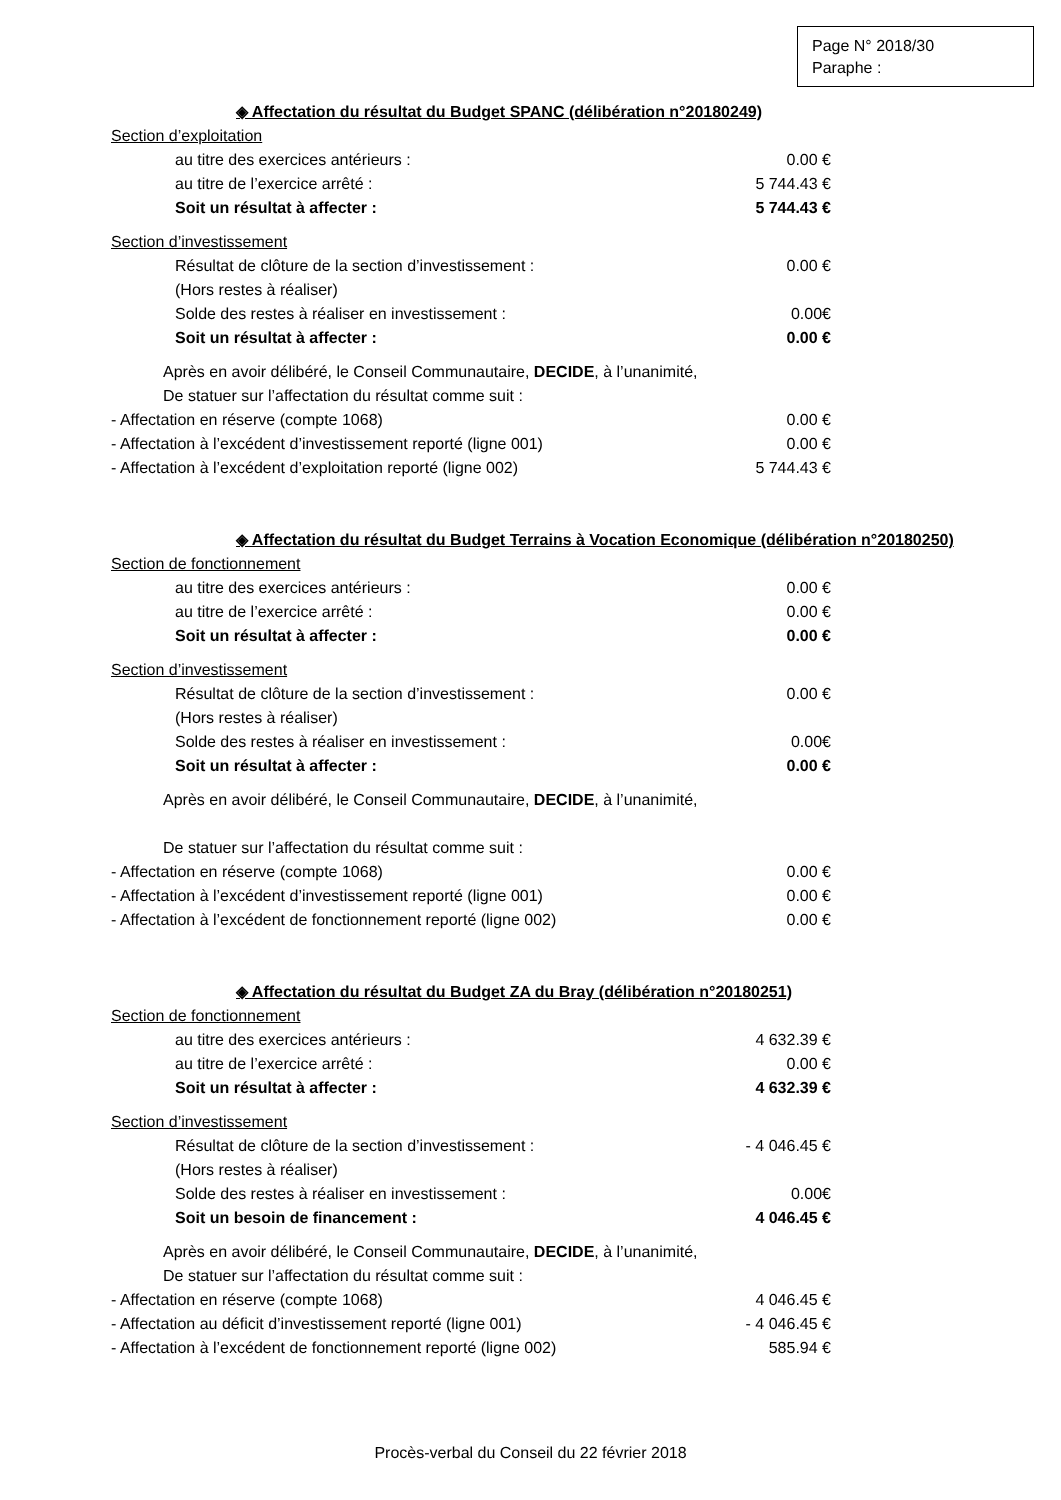Page N° 2018/30
Paraphe :
◈ Affectation du résultat du Budget SPANC (délibération n°20180249)
Section d’exploitation
au titre des exercices antérieurs : 0.00 €
au titre de l’exercice arrêté : 5 744.43 €
Soit un résultat à affecter : 5 744.43 €
Section d’investissement
Résultat de clôture de la section d’investissement : 0.00 €
(Hors restes à réaliser)
Solde des restes à réaliser en investissement : 0.00€
Soit un résultat à affecter : 0.00 €
Après en avoir délibéré, le Conseil Communautaire, DECIDE, à l’unanimité,
De statuer sur l’affectation du résultat comme suit :
- Affectation en réserve (compte 1068) 0.00 €
- Affectation à l’excédent d’investissement reporté (ligne 001) 0.00 €
- Affectation à l’excédent d’exploitation reporté (ligne 002) 5 744.43 €
◈ Affectation du résultat du Budget Terrains à Vocation Economique (délibération n°20180250)
Section de fonctionnement
au titre des exercices antérieurs : 0.00 €
au titre de l’exercice arrêté : 0.00 €
Soit un résultat à affecter : 0.00 €
Section d’investissement
Résultat de clôture de la section d’investissement : 0.00 €
(Hors restes à réaliser)
Solde des restes à réaliser en investissement : 0.00€
Soit un résultat à affecter : 0.00 €
Après en avoir délibéré, le Conseil Communautaire, DECIDE, à l’unanimité,
De statuer sur l’affectation du résultat comme suit :
- Affectation en réserve (compte 1068) 0.00 €
- Affectation à l’excédent d’investissement reporté (ligne 001) 0.00 €
- Affectation à l’excédent de fonctionnement reporté (ligne 002) 0.00 €
◈ Affectation du résultat du Budget ZA du Bray (délibération n°20180251)
Section de fonctionnement
au titre des exercices antérieurs : 4 632.39 €
au titre de l’exercice arrêté : 0.00 €
Soit un résultat à affecter : 4 632.39 €
Section d’investissement
Résultat de clôture de la section d’investissement : - 4 046.45 €
(Hors restes à réaliser)
Solde des restes à réaliser en investissement : 0.00€
Soit un besoin de financement : 4 046.45 €
Après en avoir délibéré, le Conseil Communautaire, DECIDE, à l’unanimité,
De statuer sur l’affectation du résultat comme suit :
- Affectation en réserve (compte 1068) 4 046.45 €
- Affectation au déficit d’investissement reporté (ligne 001) - 4 046.45 €
- Affectation à l’excédent de fonctionnement reporté (ligne 002) 585.94 €
Procès-verbal du Conseil du 22 février 2018